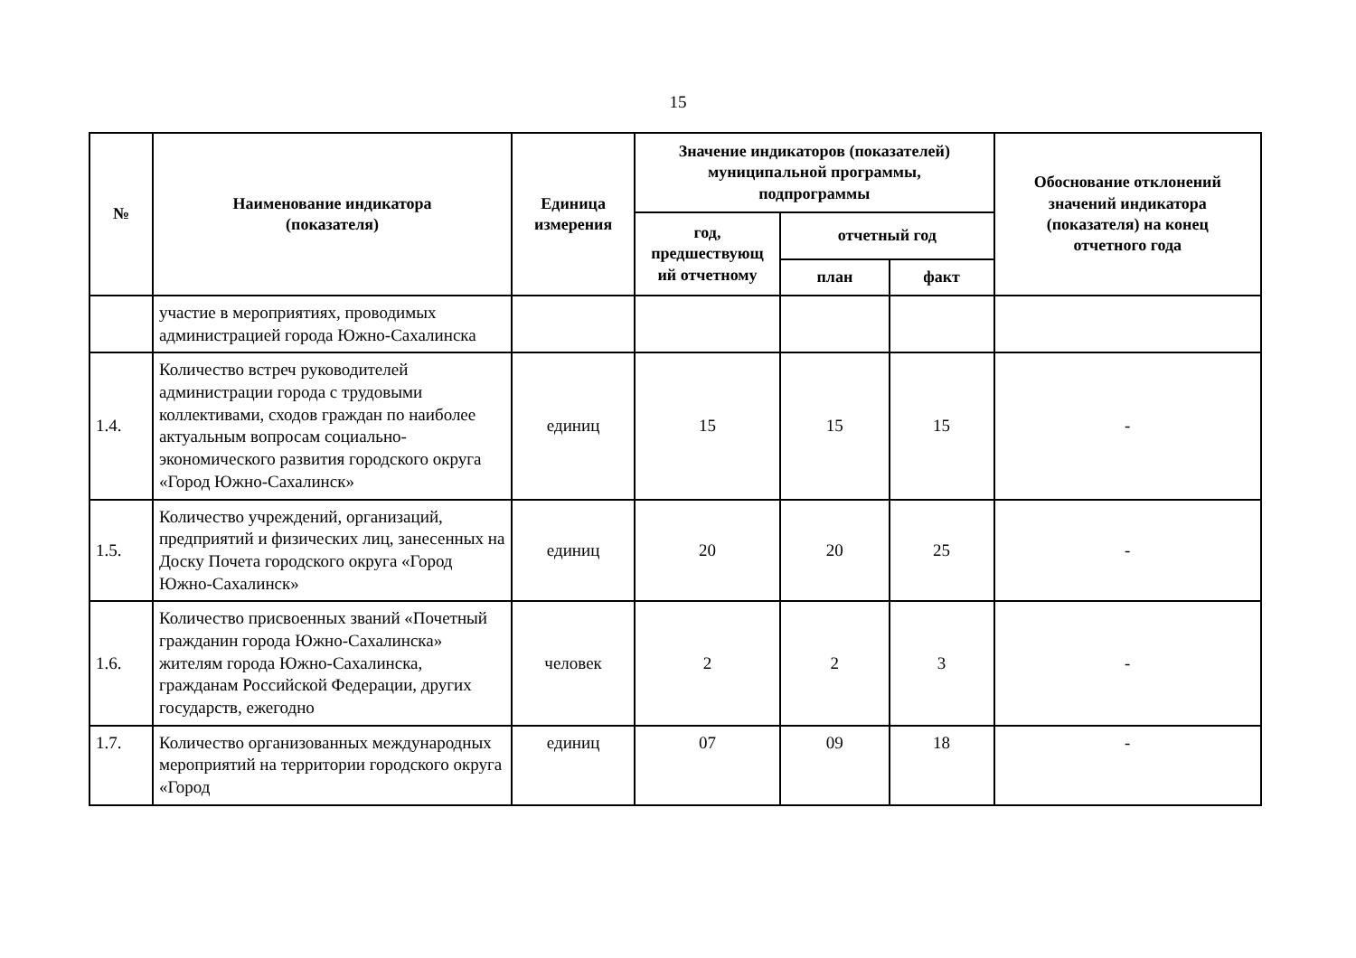15
| № | Наименование индикатора (показателя) | Единица измерения | Значение индикаторов (показателей) муниципальной программы, подпрограммы | | | Обоснование отклонений значений индикатора (показателя) на конец отчетного года |
| --- | --- | --- | --- | --- | --- | --- |
| | | | год, предшествующ ий отчетному | отчетный год | | |
| | | | | план | факт | |
| | участие в мероприятиях, проводимых администрацией города Южно-Сахалинска | | | | | |
| 1.4. | Количество встреч руководителей администрации города с трудовыми коллективами, сходов граждан по наиболее актуальным вопросам социально-экономического развития городского округа «Город Южно-Сахалинск» | единиц | 15 | 15 | 15 | - |
| 1.5. | Количество учреждений, организаций, предприятий и физических лиц, занесенных на Доску Почета городского округа «Город Южно-Сахалинск» | единиц | 20 | 20 | 25 | - |
| 1.6. | Количество присвоенных званий «Почетный гражданин города Южно-Сахалинска» жителям города Южно-Сахалинска, гражданам Российской Федерации, других государств, ежегодно | человек | 2 | 2 | 3 | - |
| 1.7. | Количество организованных международных мероприятий на территории городского округа «Город | единиц | 07 | 09 | 18 | - |